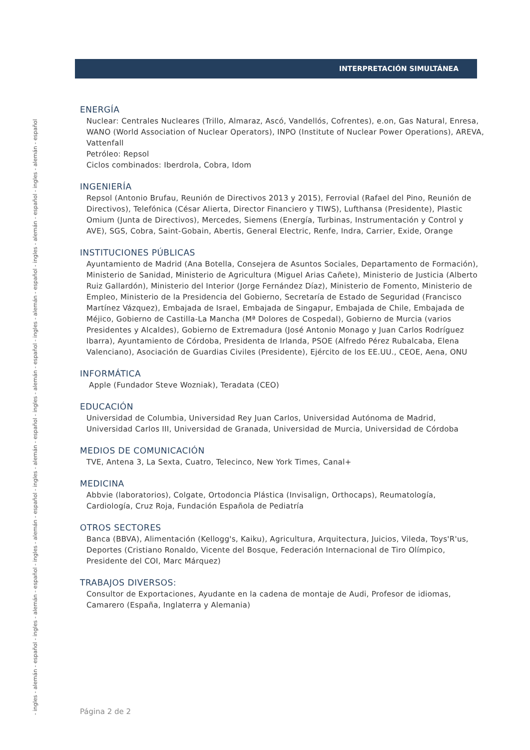- ingles - alemán - español - ingles - alemán - español - ingles - alemán - español - ingles - alemán - español - ingles - alemán - español - ingles - alemán - español - ingles - alemán - español - ingles - alemán - español
INTERPRETACIÓN SIMULTÁNEA
ENERGÍA
Nuclear: Centrales Nucleares (Trillo, Almaraz, Ascó, Vandellós, Cofrentes), e.on, Gas Natural, Enresa, WANO (World Association of Nuclear Operators), INPO (Institute of Nuclear Power Operations), AREVA, Vattenfall
Petróleo: Repsol
Ciclos combinados: Iberdrola, Cobra, Idom
INGENIERÍA
Repsol (Antonio Brufau, Reunión de Directivos 2013 y 2015), Ferrovial (Rafael del Pino, Reunión de Directivos), Telefónica (César Alierta, Director Financiero y TIWS), Lufthansa (Presidente), Plastic Omium (Junta de Directivos), Mercedes, Siemens (Energía, Turbinas, Instrumentación y Control y AVE), SGS, Cobra, Saint-Gobain, Abertis, General Electric, Renfe, Indra, Carrier, Exide, Orange
INSTITUCIONES PÚBLICAS
Ayuntamiento de Madrid (Ana Botella, Consejera de Asuntos Sociales, Departamento de Formación), Ministerio de Sanidad, Ministerio de Agricultura (Miguel Arias Cañete), Ministerio de Justicia (Alberto Ruiz Gallardón), Ministerio del Interior (Jorge Fernández Díaz), Ministerio de Fomento, Ministerio de Empleo, Ministerio de la Presidencia del Gobierno, Secretaría de Estado de Seguridad (Francisco Martínez Vázquez), Embajada de Israel, Embajada de Singapur, Embajada de Chile, Embajada de Méjico, Gobierno de Castilla-La Mancha (Mª Dolores de Cospedal), Gobierno de Murcia (varios Presidentes y Alcaldes), Gobierno de Extremadura (José Antonio Monago y Juan Carlos Rodríguez Ibarra), Ayuntamiento de Córdoba, Presidenta de Irlanda, PSOE (Alfredo Pérez Rubalcaba, Elena Valenciano), Asociación de Guardias Civiles (Presidente), Ejército de los EE.UU., CEOE, Aena, ONU
INFORMÁTICA
Apple (Fundador Steve Wozniak), Teradata (CEO)
EDUCACIÓN
Universidad de Columbia, Universidad Rey Juan Carlos, Universidad Autónoma de Madrid, Universidad Carlos III, Universidad de Granada, Universidad de Murcia, Universidad de Córdoba
MEDIOS DE COMUNICACIÓN
TVE, Antena 3, La Sexta, Cuatro, Telecinco, New York Times, Canal+
MEDICINA
Abbvie (laboratorios), Colgate, Ortodoncia Plástica (Invisalign, Orthocaps), Reumatología, Cardiología, Cruz Roja, Fundación Española de Pediatría
OTROS SECTORES
Banca (BBVA), Alimentación (Kellogg's, Kaiku), Agricultura, Arquitectura, Juicios, Vileda, Toys'R'us, Deportes (Cristiano Ronaldo, Vicente del Bosque, Federación Internacional de Tiro Olímpico, Presidente del COI, Marc Márquez)
TRABAJOS DIVERSOS:
Consultor de Exportaciones, Ayudante en la cadena de montaje de Audi, Profesor de idiomas, Camarero (España, Inglaterra y Alemania)
Página 2 de 2